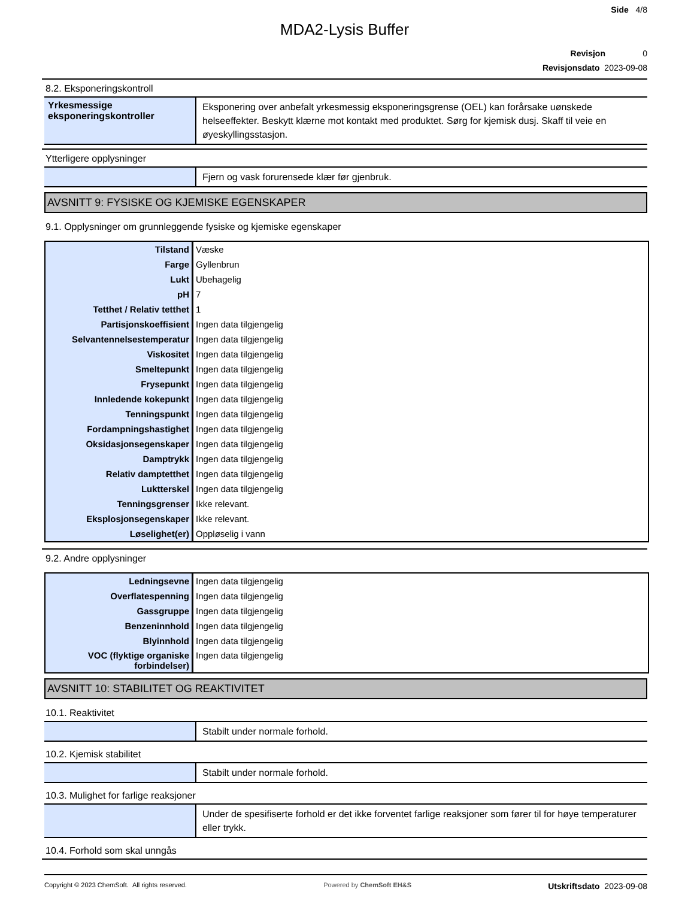Side 4/8
MDA2-Lysis Buffer
Revisjon 0
Revisjonsdato 2023-09-08
8.2. Eksponeringskontroll
Yrkesmessige eksponeringskontroller
Eksponering over anbefalt yrkesmessig eksponeringsgrense (OEL) kan forårsake uønskede helseeffekter. Beskytt klærne mot kontakt med produktet. Sørg for kjemisk dusj. Skaff til veie en øyeskyllingsstasjon.
Ytterligere opplysninger
Fjern og vask forurensede klær før gjenbruk.
AVSNITT 9: FYSISKE OG KJEMISKE EGENSKAPER
9.1. Opplysninger om grunnleggende fysiske og kjemiske egenskaper
| Tilstand | Væske |
| Farge | Gyllenbrun |
| Lukt | Ubehagelig |
| pH | 7 |
| Tetthet / Relativ tetthet | 1 |
| Partisjonskoeffisient | Ingen data tilgjengelig |
| Selvantennelsestemperatur | Ingen data tilgjengelig |
| Viskositet | Ingen data tilgjengelig |
| Smeltepunkt | Ingen data tilgjengelig |
| Frysepunkt | Ingen data tilgjengelig |
| Innledende kokepunkt | Ingen data tilgjengelig |
| Tenningspunkt | Ingen data tilgjengelig |
| Fordampningshastighet | Ingen data tilgjengelig |
| Oksidasjonsegenskaper | Ingen data tilgjengelig |
| Damptrykk | Ingen data tilgjengelig |
| Relativ damptetthet | Ingen data tilgjengelig |
| Luktterskel | Ingen data tilgjengelig |
| Tenningsgrenser | Ikke relevant. |
| Eksplosjonsegenskaper | Ikke relevant. |
| Løselighet(er) | Oppløselig i vann |
9.2. Andre opplysninger
| Ledningsevne | Ingen data tilgjengelig |
| Overflatespenning | Ingen data tilgjengelig |
| Gassgruppe | Ingen data tilgjengelig |
| Benzeninnhold | Ingen data tilgjengelig |
| Blyinnhold | Ingen data tilgjengelig |
| VOC (flyktige organiske forbindelser) | Ingen data tilgjengelig |
AVSNITT 10: STABILITET OG REAKTIVITET
10.1. Reaktivitet
Stabilt under normale forhold.
10.2. Kjemisk stabilitet
Stabilt under normale forhold.
10.3. Mulighet for farlige reaksjoner
Under de spesifiserte forhold er det ikke forventet farlige reaksjoner som fører til for høye temperaturer eller trykk.
10.4. Forhold som skal unngås
Copyright © 2023 ChemSoft. All rights reserved. Powered by ChemSoft EH&S Utskriftsdato 2023-09-08